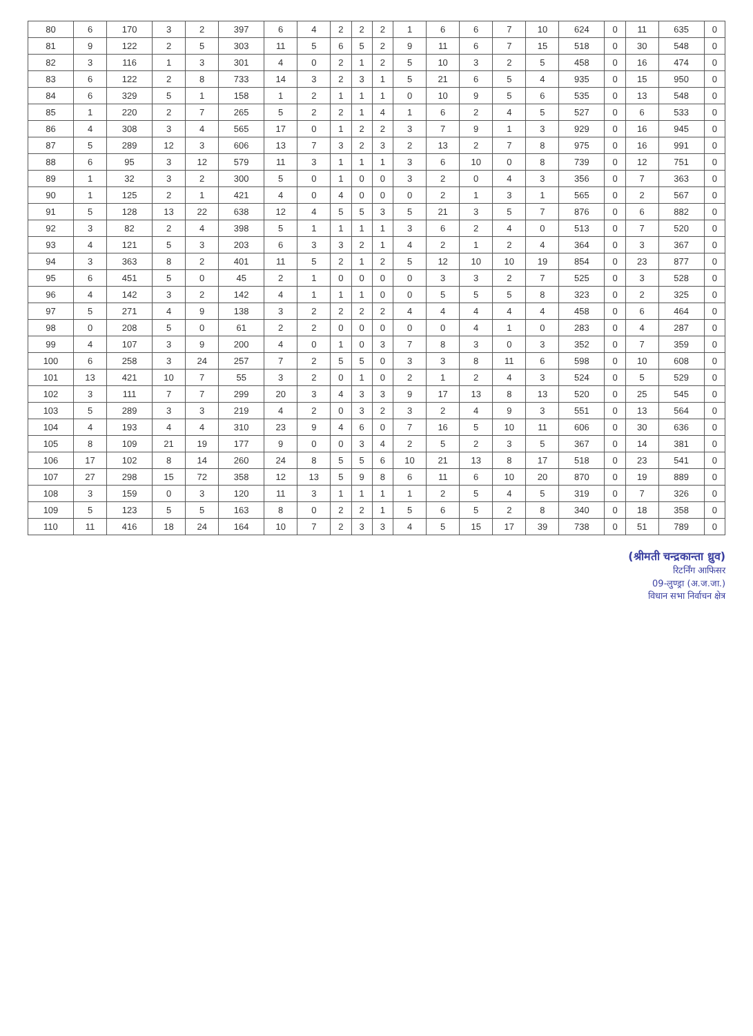| 80 | 6 | 170 | 3 | 2 | 397 | 6 | 4 | 2 | 2 | 2 | 1 | 6 | 6 | 7 | 10 | 624 | 0 | 11 | 635 | 0 |
| 81 | 9 | 122 | 2 | 5 | 303 | 11 | 5 | 6 | 5 | 2 | 9 | 11 | 6 | 7 | 15 | 518 | 0 | 30 | 548 | 0 |
| 82 | 3 | 116 | 1 | 3 | 301 | 4 | 0 | 2 | 1 | 2 | 5 | 10 | 3 | 2 | 5 | 458 | 0 | 16 | 474 | 0 |
| 83 | 6 | 122 | 2 | 8 | 733 | 14 | 3 | 2 | 3 | 1 | 5 | 21 | 6 | 5 | 4 | 935 | 0 | 15 | 950 | 0 |
| 84 | 6 | 329 | 5 | 1 | 158 | 1 | 2 | 1 | 1 | 1 | 0 | 10 | 9 | 5 | 6 | 535 | 0 | 13 | 548 | 0 |
| 85 | 1 | 220 | 2 | 7 | 265 | 5 | 2 | 2 | 1 | 4 | 1 | 6 | 2 | 4 | 5 | 527 | 0 | 6 | 533 | 0 |
| 86 | 4 | 308 | 3 | 4 | 565 | 17 | 0 | 1 | 2 | 2 | 3 | 7 | 9 | 1 | 3 | 929 | 0 | 16 | 945 | 0 |
| 87 | 5 | 289 | 12 | 3 | 606 | 13 | 7 | 3 | 2 | 3 | 2 | 13 | 2 | 7 | 8 | 975 | 0 | 16 | 991 | 0 |
| 88 | 6 | 95 | 3 | 12 | 579 | 11 | 3 | 1 | 1 | 1 | 3 | 6 | 10 | 0 | 8 | 739 | 0 | 12 | 751 | 0 |
| 89 | 1 | 32 | 3 | 2 | 300 | 5 | 0 | 1 | 0 | 0 | 3 | 2 | 0 | 4 | 3 | 356 | 0 | 7 | 363 | 0 |
| 90 | 1 | 125 | 2 | 1 | 421 | 4 | 0 | 4 | 0 | 0 | 0 | 2 | 1 | 3 | 1 | 565 | 0 | 2 | 567 | 0 |
| 91 | 5 | 128 | 13 | 22 | 638 | 12 | 4 | 5 | 5 | 3 | 5 | 21 | 3 | 5 | 7 | 876 | 0 | 6 | 882 | 0 |
| 92 | 3 | 82 | 2 | 4 | 398 | 5 | 1 | 1 | 1 | 1 | 3 | 6 | 2 | 4 | 0 | 513 | 0 | 7 | 520 | 0 |
| 93 | 4 | 121 | 5 | 3 | 203 | 6 | 3 | 3 | 2 | 1 | 4 | 2 | 1 | 2 | 4 | 364 | 0 | 3 | 367 | 0 |
| 94 | 3 | 363 | 8 | 2 | 401 | 11 | 5 | 2 | 1 | 2 | 5 | 12 | 10 | 10 | 19 | 854 | 0 | 23 | 877 | 0 |
| 95 | 6 | 451 | 5 | 0 | 45 | 2 | 1 | 0 | 0 | 0 | 0 | 3 | 3 | 2 | 7 | 525 | 0 | 3 | 528 | 0 |
| 96 | 4 | 142 | 3 | 2 | 142 | 4 | 1 | 1 | 1 | 0 | 0 | 5 | 5 | 5 | 8 | 323 | 0 | 2 | 325 | 0 |
| 97 | 5 | 271 | 4 | 9 | 138 | 3 | 2 | 2 | 2 | 2 | 4 | 4 | 4 | 4 | 4 | 458 | 0 | 6 | 464 | 0 |
| 98 | 0 | 208 | 5 | 0 | 61 | 2 | 2 | 0 | 0 | 0 | 0 | 0 | 4 | 1 | 0 | 283 | 0 | 4 | 287 | 0 |
| 99 | 4 | 107 | 3 | 9 | 200 | 4 | 0 | 1 | 0 | 3 | 7 | 8 | 3 | 0 | 3 | 352 | 0 | 7 | 359 | 0 |
| 100 | 6 | 258 | 3 | 24 | 257 | 7 | 2 | 5 | 5 | 0 | 3 | 3 | 8 | 11 | 6 | 598 | 0 | 10 | 608 | 0 |
| 101 | 13 | 421 | 10 | 7 | 55 | 3 | 2 | 0 | 1 | 0 | 2 | 1 | 2 | 4 | 3 | 524 | 0 | 5 | 529 | 0 |
| 102 | 3 | 111 | 7 | 7 | 299 | 20 | 3 | 4 | 3 | 3 | 9 | 17 | 13 | 8 | 13 | 520 | 0 | 25 | 545 | 0 |
| 103 | 5 | 289 | 3 | 3 | 219 | 4 | 2 | 0 | 3 | 2 | 3 | 2 | 4 | 9 | 3 | 551 | 0 | 13 | 564 | 0 |
| 104 | 4 | 193 | 4 | 4 | 310 | 23 | 9 | 4 | 6 | 0 | 7 | 16 | 5 | 10 | 11 | 606 | 0 | 30 | 636 | 0 |
| 105 | 8 | 109 | 21 | 19 | 177 | 9 | 0 | 0 | 3 | 4 | 2 | 5 | 2 | 3 | 5 | 367 | 0 | 14 | 381 | 0 |
| 106 | 17 | 102 | 8 | 14 | 260 | 24 | 8 | 5 | 5 | 6 | 10 | 21 | 13 | 8 | 17 | 518 | 0 | 23 | 541 | 0 |
| 107 | 27 | 298 | 15 | 72 | 358 | 12 | 13 | 5 | 9 | 8 | 6 | 11 | 6 | 10 | 20 | 870 | 0 | 19 | 889 | 0 |
| 108 | 3 | 159 | 0 | 3 | 120 | 11 | 3 | 1 | 1 | 1 | 1 | 2 | 5 | 4 | 5 | 319 | 0 | 7 | 326 | 0 |
| 109 | 5 | 123 | 5 | 5 | 163 | 8 | 0 | 2 | 2 | 1 | 5 | 6 | 5 | 2 | 8 | 340 | 0 | 18 | 358 | 0 |
| 110 | 11 | 416 | 18 | 24 | 164 | 10 | 7 | 2 | 3 | 3 | 4 | 5 | 15 | 17 | 39 | 738 | 0 | 51 | 789 | 0 |
(श्रीमती चन्द्रकान्ता ध्रुव)
रिटर्निंग आफिसर
09-लुण्ड्रा (अ.ज.जा.)
विधान सभा निर्वाचन क्षेत्र